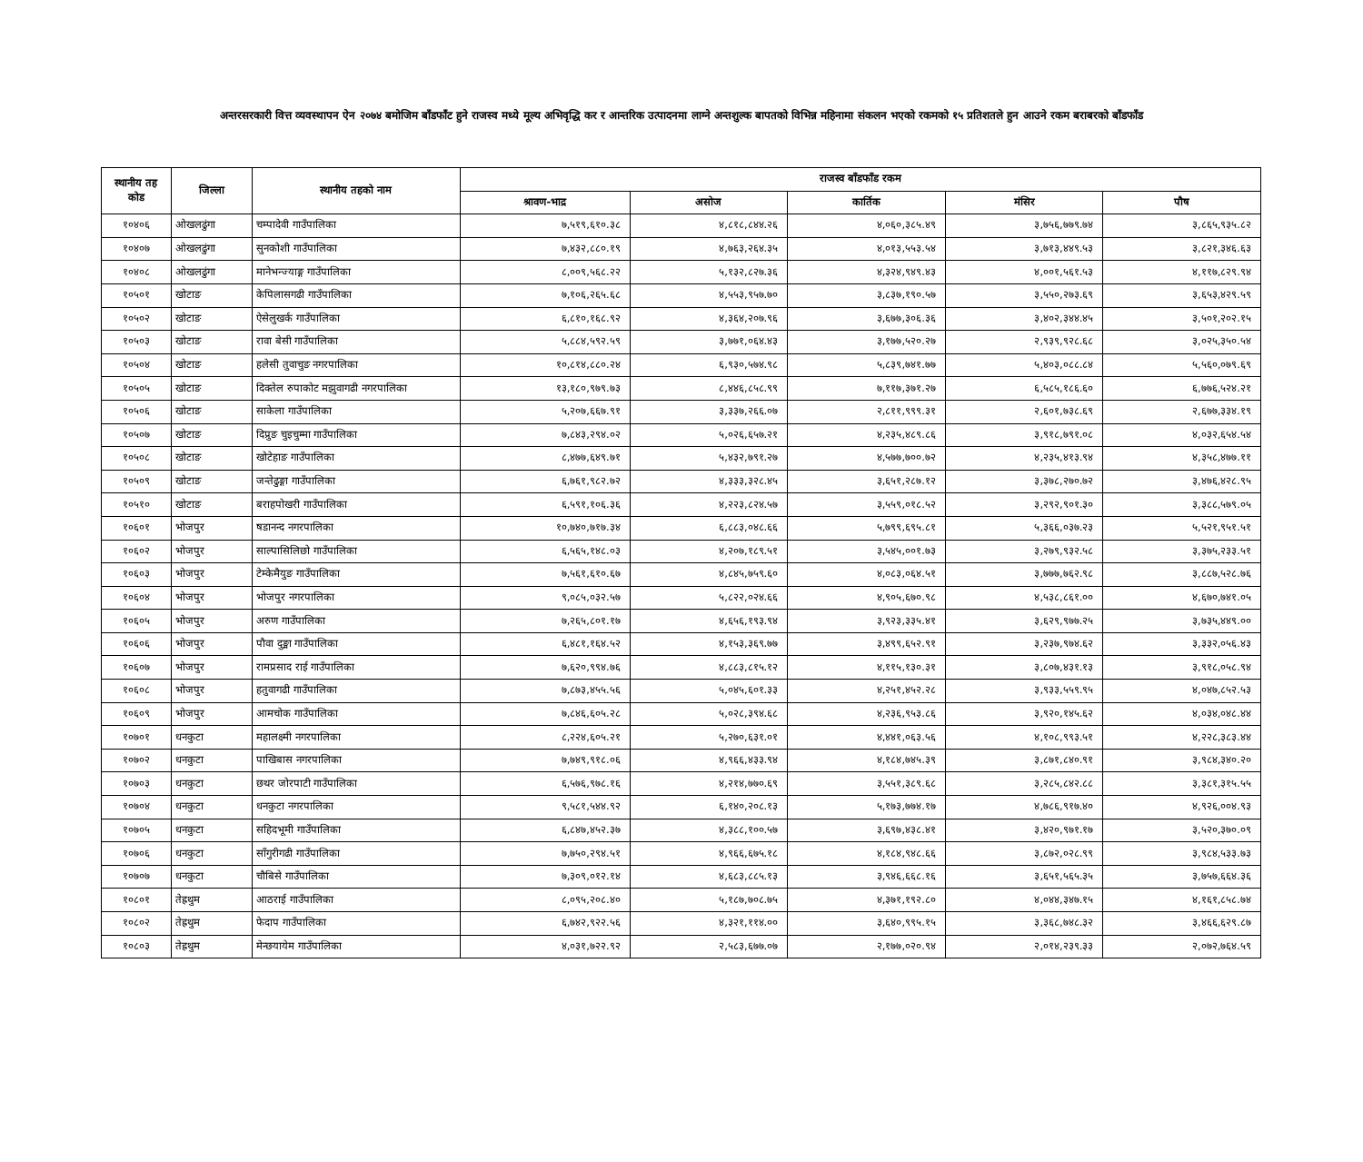अन्तरसरकारी वित्त व्यवस्थापन ऐन २०७४ बमोजिम बाँडफाँट हुने राजस्व मध्ये मूल्य अभिवृद्धि कर र आन्तरिक उत्पादनमा लाग्ने अन्तशुल्क बापतको विभिन्न महिनामा संकलन भएको रकमको १५ प्रतिशतले हुन आउने रकम बराबरको बाँडफाँड
| स्थानीय तह कोड | जिल्ला | स्थानीय तहको नाम | राजस्व बाँडफाँड रकम | | | | |
| --- | --- | --- | --- | --- | --- | --- | --- |
| | | | श्रावण-भाद्र | असोज | कार्तिक | मंसिर | पौष |
| १०४०६ | ओखलढुंगा | चम्पादेवी गाउँपालिका | ७,५१९,६१०.३८ | ४,८१८,८४४.२६ | ४,०६०,३८५.४९ | ३,७५६,७७९.७४ | ३,८६५,९३५.८२ |
| १०४०७ | ओखलढुंगा | सुनकोशी गाउँपालिका | ७,४३२,८८०.१९ | ४,७६३,२६४.३५ | ४,०१३,५५३.५४ | ३,७१३,४४९.५३ | ३,८२१,३४६.६३ |
| १०४०८ | ओखलढुंगा | मानेभन्ज्याङ्ग गाउँपालिका | ८,००९,५६८.२२ | ५,१३२,८२७.३६ | ४,३२४,९४९.४३ | ४,००१,५६१.५३ | ४,११७,८२९.९४ |
| १०५०१ | खोटाङ | केपिलासगढी गाउँपालिका | ७,१०६,२६५.६८ | ४,५५३,९५७.७० | ३,८३७,१९०.५७ | ३,५५०,२७३.६९ | ३,६५३,४२९.५९ |
| १०५०२ | खोटाङ | ऐसेलुखर्क गाउँपालिका | ६,८१०,१६८.९२ | ४,३६४,२०७.९६ | ३,६७७,३०६.३६ | ३,४०२,३४४.४५ | ३,५०१,२०२.१५ |
| १०५०३ | खोटाङ | रावा बेसी गाउँपालिका | ५,८८४,५९२.५९ | ३,७७१,०६४.४३ | ३,१७७,५२०.२७ | २,९३९,९२८.६८ | ३,०२५,३५०.५४ |
| १०५०४ | खोटाङ | हलेसी तुवाचुङ नगरपालिका | १०,८१४,८८०.२४ | ६,९३०,५७४.९८ | ५,८३९,७४१.७७ | ५,४०३,०८८.८४ | ५,५६०,०७९.६९ |
| १०५०५ | खोटाङ | दिक्तेल रुपाकोट मझुवागढी नगरपालिका | १३,१८०,९७९.७३ | ८,४४६,८५८.९९ | ७,११७,३७१.२७ | ६,५८५,१८६.६० | ६,७७६,५२४.२१ |
| १०५०६ | खोटाङ | साकेला गाउँपालिका | ५,२०७,६६७.९१ | ३,३३७,२६६.०७ | २,८११,९९९.३१ | २,६०१,७३८.६९ | २,६७७,३३४.१९ |
| १०५०७ | खोटाङ | दिप्रुङ चुइचुम्मा गाउँपालिका | ७,८४३,२९४.०२ | ५,०२६,६५७.२१ | ४,२३५,४८९.८६ | ३,९१८,७९१.०८ | ४,०३२,६५४.५४ |
| १०५०८ | खोटाङ | खोटेहाङ गाउँपालिका | ८,४७७,६४९.७१ | ५,४३२,७९१.२७ | ४,५७७,७००.७२ | ४,२३५,४१३.९४ | ४,३५८,४७७.११ |
| १०५०९ | खोटाङ | जन्तेढुङ्गा गाउँपालिका | ६,७६१,९८२.७२ | ४,३३३,३२८.४५ | ३,६५१,२८७.१२ | ३,३७८,२७०.७२ | ३,४७६,४२८.९५ |
| १०५१० | खोटाङ | बराहपोखरी गाउँपालिका | ६,५९१,१०६.३६ | ४,२२३,८२४.५७ | ३,५५९,०१८.५२ | ३,२९२,९०१.३० | ३,३८८,५७९.०५ |
| १०६०१ | भोजपुर | षडानन्द नगरपालिका | १०,७४०,७१७.३४ | ६,८८३,०४८.६६ | ५,७९९,६९५.८१ | ५,३६६,०३७.२३ | ५,५२१,९५१.५१ |
| १०६०२ | भोजपुर | साल्पासिलिछो गाउँपालिका | ६,५६५,१४८.०३ | ४,२०७,१८९.५१ | ३,५४५,००१.७३ | ३,२७९,९३२.५८ | ३,३७५,२३३.५१ |
| १०६०३ | भोजपुर | टेम्केमैयुङ गाउँपालिका | ७,५६१,६१०.६७ | ४,८४५,७५९.६० | ४,०८३,०६४.५१ | ३,७७७,७६२.९८ | ३,८८७,५२८.७६ |
| १०६०४ | भोजपुर | भोजपुर नगरपालिका | ९,०८५,०३२.५७ | ५,८२२,०२४.६६ | ४,९०५,६७०.९८ | ४,५३८,८६१.०० | ४,६७०,७४१.०५ |
| १०६०५ | भोजपुर | अरुण गाउँपालिका | ७,२६५,८०१.१७ | ४,६५६,१९३.९४ | ३,९२३,३३५.४१ | ३,६२९,९७७.२५ | ३,७३५,४४९.०० |
| १०६०६ | भोजपुर | पौवा दुङ्मा गाउँपालिका | ६,४८१,१६४.५२ | ४,१५३,३६९.७७ | ३,४९९,६५२.९१ | ३,२३७,९७४.६२ | ३,३३२,०५६.४३ |
| १०६०७ | भोजपुर | रामप्रसाद राई गाउँपालिका | ७,६२०,९९४.७६ | ४,८८३,८१५.१२ | ४,११५,१३०.३१ | ३,८०७,४३१.१३ | ३,९१८,०५८.९४ |
| १०६०८ | भोजपुर | हतुवागढी गाउँपालिका | ७,८७३,४५५.५६ | ५,०४५,६०१.३३ | ४,२५१,४५२.२८ | ३,९३३,५५९.९५ | ४,०४७,८५२.५३ |
| १०६०९ | भोजपुर | आमचोक गाउँपालिका | ७,८४६,६०५.२८ | ५,०२८,३९४.६८ | ४,२३६,९५३.८६ | ३,९२०,१४५.६२ | ४,०३४,०४८.४४ |
| १०७०१ | धनकुटा | महालक्ष्मी नगरपालिका | ८,२२४,६०५.२१ | ५,२७०,६३१.०१ | ४,४४१,०६३.५६ | ४,१०८,९९३.५१ | ४,२२८,३८३.४४ |
| १०७०२ | धनकुटा | पाखिबास नगरपालिका | ७,७४९,९१८.०६ | ४,९६६,४३३.९४ | ४,१८४,७४५.३९ | ३,८७१,८४०.९१ | ३,९८४,३४०.२० |
| १०७०३ | धनकुटा | छथर जोरपाटी गाउँपालिका | ६,५७६,९७८.१६ | ४,२१४,७७०.६९ | ३,५५१,३८९.६८ | ३,२८५,८४२.८८ | ३,३८१,३१५.५५ |
| १०७०४ | धनकुटा | धनकुटा नगरपालिका | ९,५८१,५४४.९२ | ६,१४०,२०८.१३ | ५,१७३,७७४.१७ | ४,७८६,९१७.४० | ४,९२६,००४.९३ |
| १०७०५ | धनकुटा | सहिदभूमी गाउँपालिका | ६,८४७,४५२.३७ | ४,३८८,१००.५७ | ३,६९७,४३८.४१ | ३,४२०,९७१.१७ | ३,५२०,३७०.०९ |
| १०७०६ | धनकुटा | साँगुरीगढी गाउँपालिका | ७,७५०,२९४.५१ | ४,९६६,६७५.१८ | ४,१८४,९४८.६६ | ३,८७२,०२८.९९ | ३,९८४,५३३.७३ |
| १०७०७ | धनकुटा | चौबिसे गाउँपालिका | ७,३०९,०१२.१४ | ४,६८३,८८५.१३ | ३,९४६,६६८.१६ | ३,६५१,५६५.३५ | ३,७५७,६६४.३६ |
| १०८०१ | तेह्रथुम | आठराई गाउँपालिका | ८,०९५,२०८.४० | ५,१८७,७०८.७५ | ४,३७१,१९२.८० | ४,०४४,३४७.१५ | ४,१६१,८५८.७४ |
| १०८०२ | तेह्रथुम | फेदाप गाउँपालिका | ६,७४२,९२२.५६ | ४,३२१,११४.०० | ३,६४०,९९५.१५ | ३,३६८,७४८.३२ | ३,४६६,६२९.८७ |
| १०८०३ | तेह्रथुम | मेन्छयायेम गाउँपालिका | ४,०३१,७२२.९२ | २,५८३,६७७.०७ | २,१७७,०२०.९४ | २,०१४,२३९.३३ | २,०७२,७६४.५९ |